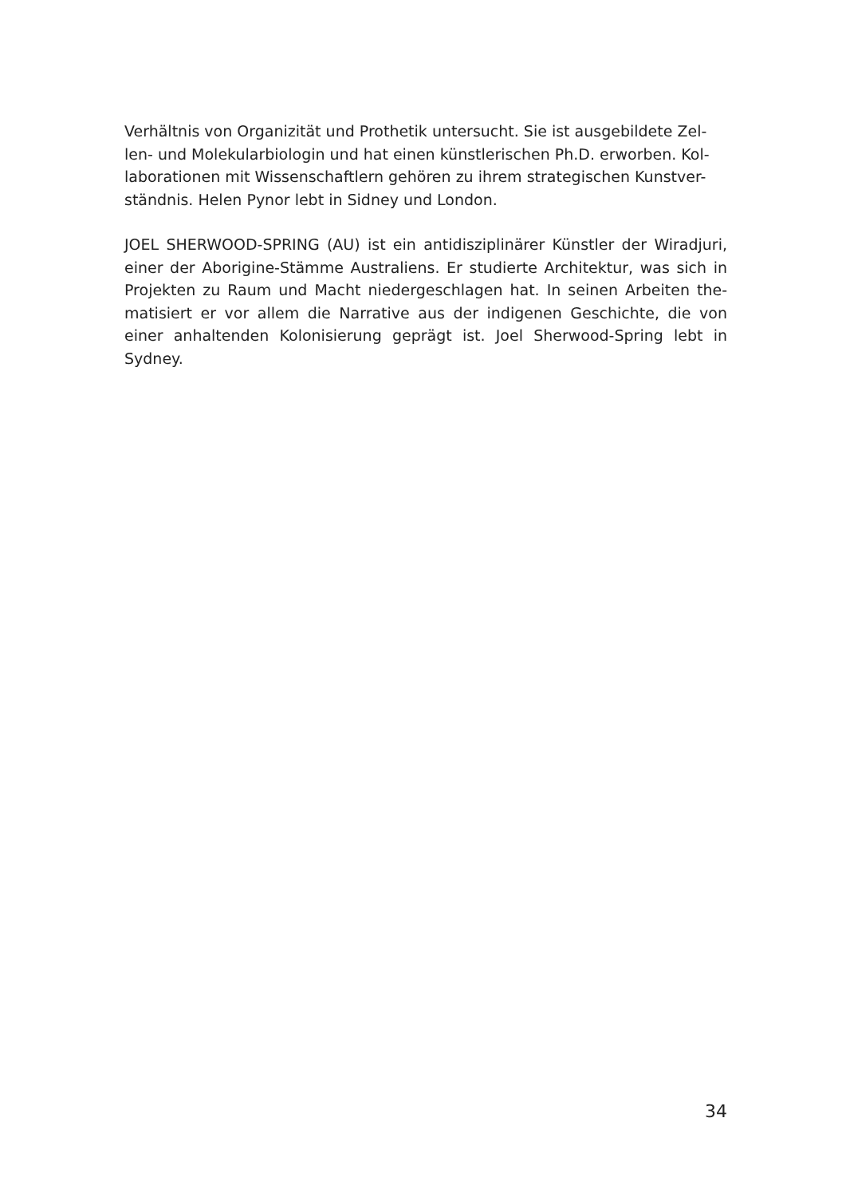Verhältnis von Organizität und Prothetik untersucht. Sie ist ausgebildete Zel-
len- und Molekularbiologin und hat einen künstlerischen Ph.D. erworben. Kol-
laborationen mit Wissenschaftlern gehören zu ihrem strategischen Kunstver-
ständnis. Helen Pynor lebt in Sidney und London.
JOEL SHERWOOD-SPRING (AU) ist ein antidisziplinärer Künstler der Wiradjuri, einer der Aborigine-Stämme Australiens. Er studierte Architektur, was sich in Projekten zu Raum und Macht niedergeschlagen hat. In seinen Arbeiten the-matisiert er vor allem die Narrative aus der indigenen Geschichte, die von einer anhaltenden Kolonisierung geprägt ist. Joel Sherwood-Spring lebt in Sydney.
34